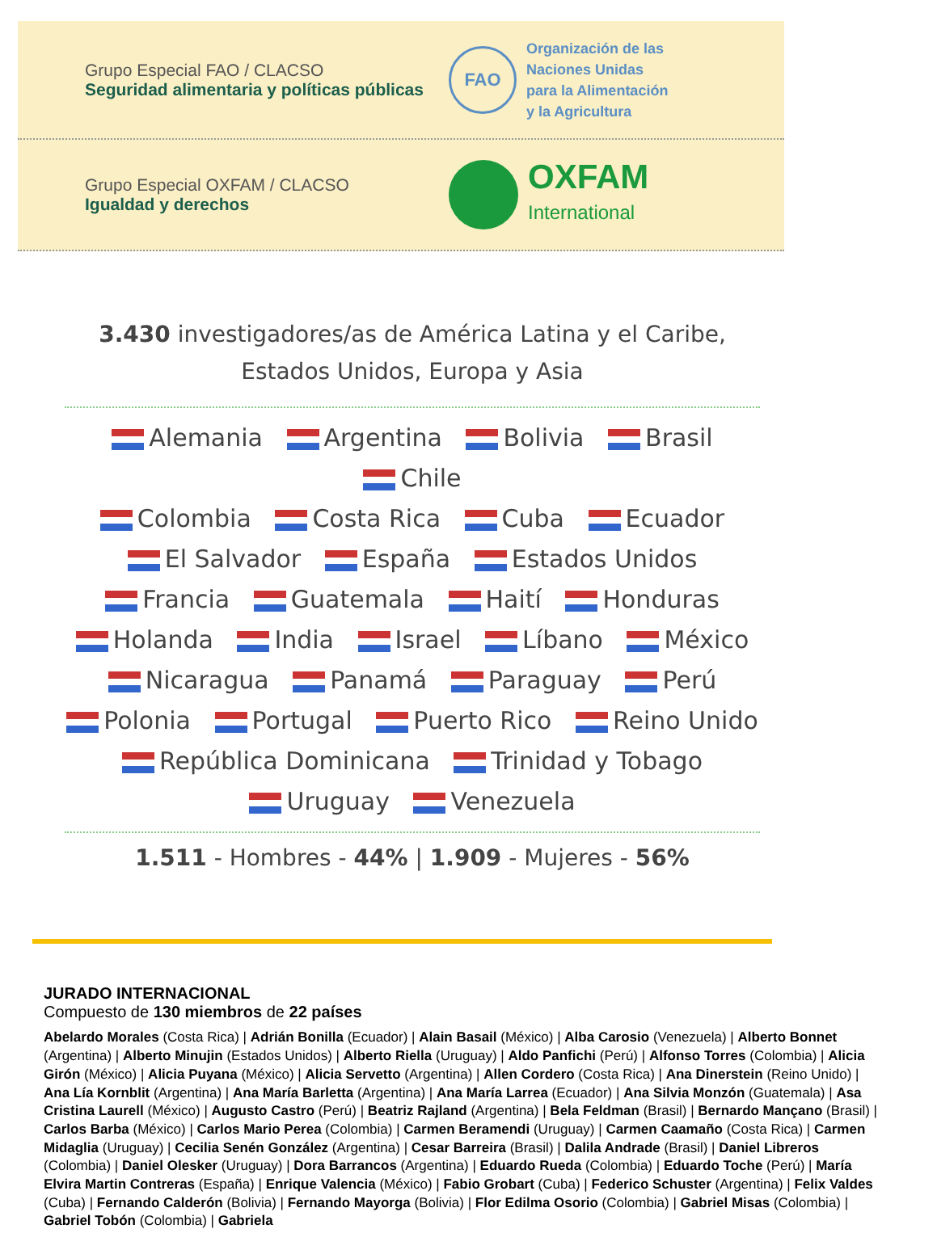Grupo Especial FAO / CLACSO
Seguridad alimentaria y políticas públicas
FAO
Organización de las
Naciones Unidas
para la Alimentación
y la Agricultura
Grupo Especial OXFAM / CLACSO
Igualdad y derechos
OXFAM
International
3.430 investigadores/as de América Latina y el Caribe,
Estados Unidos, Europa y Asia
Alemania Argentina Bolivia Brasil Chile
Colombia Costa Rica Cuba Ecuador
El Salvador España Estados Unidos
Francia Guatemala Haití Honduras
Holanda India Israel Líbano México
Nicaragua Panamá Paraguay Perú
Polonia Portugal Puerto Rico Reino Unido
República Dominicana Trinidad y Tobago
Uruguay Venezuela
1.511 - Hombres - 44% | 1.909 - Mujeres - 56%
JURADO INTERNACIONAL
Compuesto de 130 miembros de 22 países
Abelardo Morales (Costa Rica) | Adrián Bonilla (Ecuador) | Alain Basail (México) | Alba Carosio (Venezuela) | Alberto Bonnet (Argentina) | Alberto Minujin (Estados Unidos) | Alberto Riella (Uruguay) | Aldo Panfichi (Perú) | Alfonso Torres (Colombia) | Alicia Girón (México) | Alicia Puyana (México) | Alicia Servetto (Argentina) | Allen Cordero (Costa Rica) | Ana Dinerstein (Reino Unido) | Ana Lía Kornblit (Argentina) | Ana María Barletta (Argentina) | Ana María Larrea (Ecuador) | Ana Silvia Monzón (Guatemala) | Asa Cristina Laurell (México) | Augusto Castro (Perú) | Beatriz Rajland (Argentina) | Bela Feldman (Brasil) | Bernardo Mançano (Brasil) | Carlos Barba (México) | Carlos Mario Perea (Colombia) | Carmen Beramendi (Uruguay) | Carmen Caamaño (Costa Rica) | Carmen Midaglia (Uruguay) | Cecilia Senén González (Argentina) | Cesar Barreira (Brasil) | Dalila Andrade (Brasil) | Daniel Libreros (Colombia) | Daniel Olesker (Uruguay) | Dora Barrancos (Argentina) | Eduardo Rueda (Colombia) | Eduardo Toche (Perú) | María Elvira Martin Contreras (España) | Enrique Valencia (México) | Fabio Grobart (Cuba) | Federico Schuster (Argentina) | Felix Valdes (Cuba) | Fernando Calderón (Bolivia) | Fernando Mayorga (Bolivia) | Flor Edilma Osorio (Colombia) | Gabriel Misas (Colombia) | Gabriel Tobón (Colombia) | Gabriela